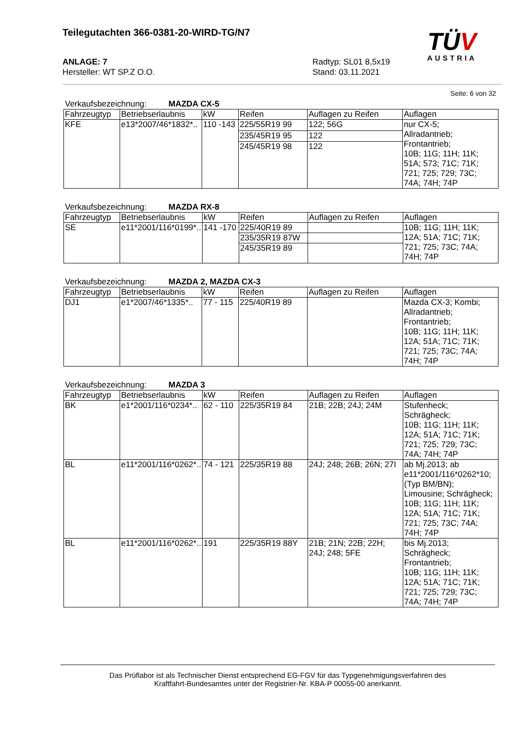TÜV
AUSTRIA
Teilegutachten 366-0381-20-WIRD-TG/N7
ANLAGE: 7
Hersteller: WT SP.Z O.O.
Radtyp: SL01 8,5x19
Stand: 03.11.2021
Seite: 6 von 32
Verkaufsbezeichnung: MAZDA CX-5
| Fahrzeugtyp | Betriebserlaubnis | kW | Reifen | Auflagen zu Reifen | Auflagen |
| --- | --- | --- | --- | --- | --- |
| KFE | e13*2007/46*1832*.. | 110 -143 | 225/55R19 99 | 122; 56G | nur CX-5; Allradantrieb; Frontantrieb; 10B; 11G; 11H; 11K; 51A; 573; 71C; 71K; 721; 725; 729; 73C; 74A; 74H; 74P |
| | | | 235/45R19 95 | 122 | |
| | | | 245/45R19 98 | 122 | |
Verkaufsbezeichnung: MAZDA RX-8
| Fahrzeugtyp | Betriebserlaubnis | kW | Reifen | Auflagen zu Reifen | Auflagen |
| --- | --- | --- | --- | --- | --- |
| SE | e11*2001/116*0199*.. | 141 -170 | 225/40R19 89 | | 10B; 11G; 11H; 11K; 12A; 51A; 71C; 71K; 721; 725; 73C; 74A; 74H; 74P |
| | | | 235/35R19 87W | | |
| | | | 245/35R19 89 | | |
Verkaufsbezeichnung: MAZDA 2, MAZDA CX-3
| Fahrzeugtyp | Betriebserlaubnis | kW | Reifen | Auflagen zu Reifen | Auflagen |
| --- | --- | --- | --- | --- | --- |
| DJ1 | e1*2007/46*1335*.. | 77 - 115 | 225/40R19 89 | | Mazda CX-3; Kombi; Allradantrieb; Frontantrieb; 10B; 11G; 11H; 11K; 12A; 51A; 71C; 71K; 721; 725; 73C; 74A; 74H; 74P |
Verkaufsbezeichnung: MAZDA 3
| Fahrzeugtyp | Betriebserlaubnis | kW | Reifen | Auflagen zu Reifen | Auflagen |
| --- | --- | --- | --- | --- | --- |
| BK | e1*2001/116*0234*.. | 62 - 110 | 225/35R19 84 | 21B; 22B; 24J; 24M | Stufenheck; Schrägheck; 10B; 11G; 11H; 11K; 12A; 51A; 71C; 71K; 721; 725; 729; 73C; 74A; 74H; 74P |
| BL | e11*2001/116*0262*.. | 74 - 121 | 225/35R19 88 | 24J; 248; 26B; 26N; 27I | ab Mj.2013; ab e11*2001/116*0262*10; (Typ BM/BN); Limousine; Schrägheck; 10B; 11G; 11H; 11K; 12A; 51A; 71C; 71K; 721; 725; 73C; 74A; 74H; 74P |
| BL | e11*2001/116*0262*.. | 191 | 225/35R19 88Y | 21B; 21N; 22B; 22H; 24J; 248; 5FE | bis Mj.2013; Schrägheck; Frontantrieb; 10B; 11G; 11H; 11K; 12A; 51A; 71C; 71K; 721; 725; 729; 73C; 74A; 74H; 74P |
Das Prüflabor ist als Technischer Dienst entsprechend EG-FGV für das Typgenehmigungsverfahren des
Kraftfahrt-Bundesamtes unter der Registrier-Nr. KBA-P 00055-00 anerkannt.